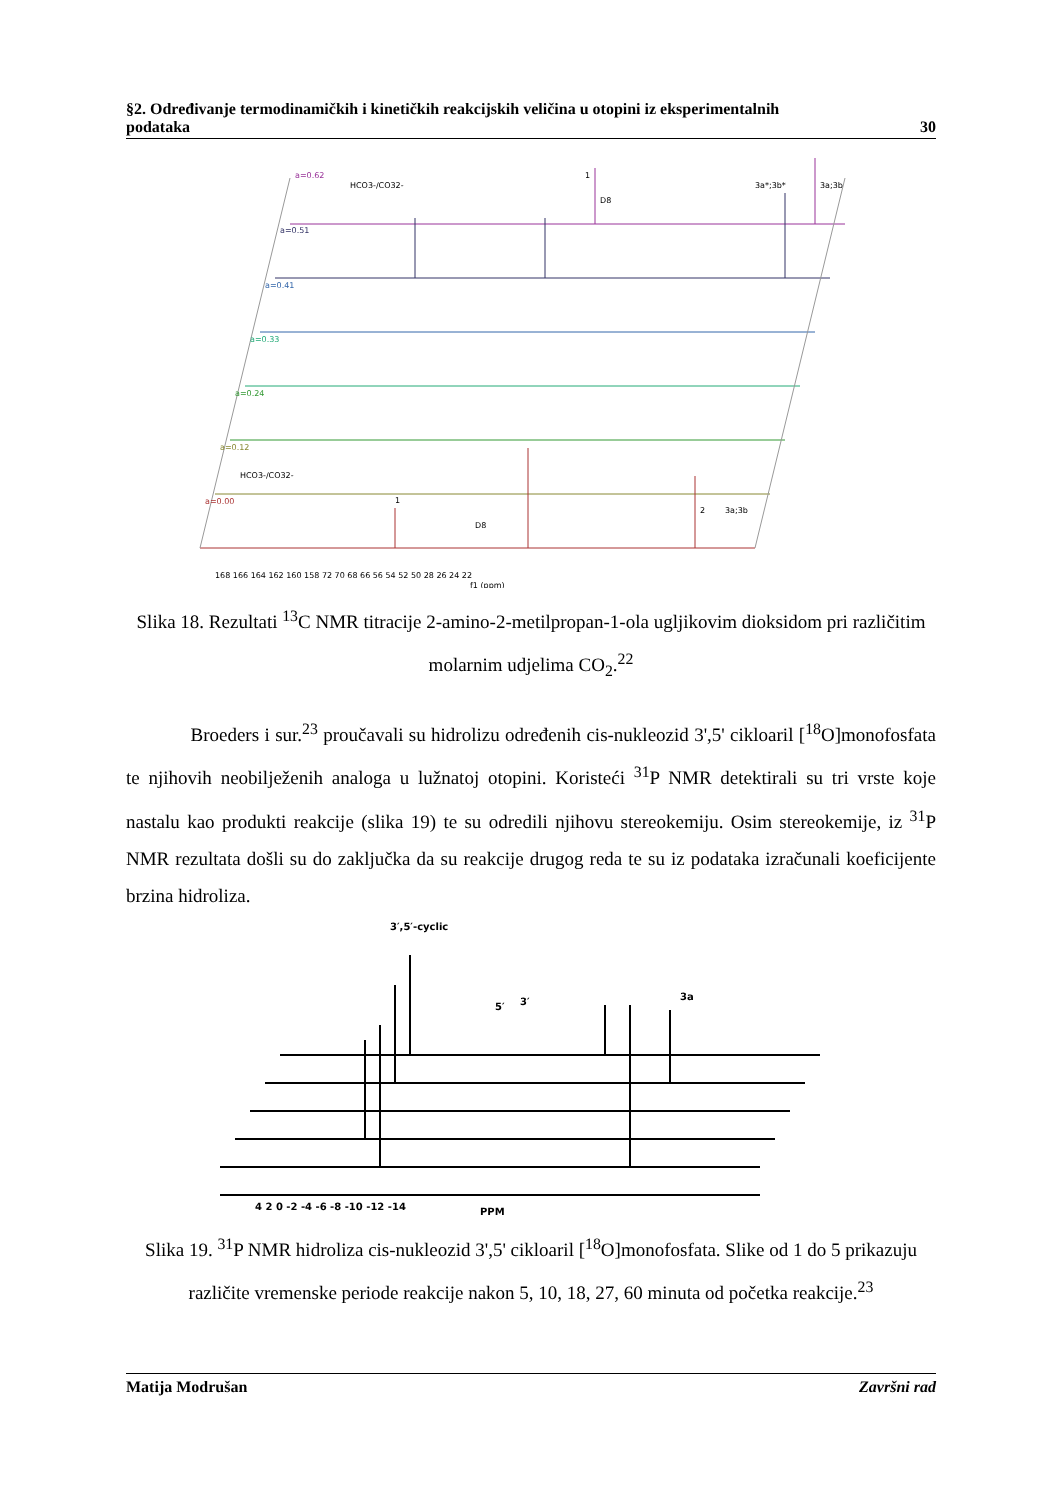§2. Određivanje termodinamičkih i kinetičkih reakcijskih veličina u otopini iz eksperimentalnih
podataka 30
a=0.62
a=0.51
a=0.41
a=0.33
a=0.24
a=0.12
a=0.00
HCO3-/CO32-
1
D8
3a*;3b*
3a;3b
HCO3-/CO32-
1
D8
2
3a;3b
168 166 164 162 160 158 72 70 68 66 56 54 52 50 28 26 24 22
f1 (ppm)
Slika 18. Rezultati <sup>13</sup>C NMR titracije 2-amino-2-metilpropan-1-ola ugljikovim dioksidom pri različitim molarnim udjelima CO<sub>2</sub>.<sup>22</sup>
Broeders i sur.<sup>23</sup> proučavali su hidrolizu određenih cis-nukleozid 3',5' cikloaril [<sup>18</sup>O]monofosfata te njihovih neobilježenih analoga u lužnatoj otopini. Koristeći <sup>31</sup>P NMR detektirali su tri vrste koje nastalu kao produkti reakcije (slika 19) te su odredili njihovu stereokemiju. Osim stereokemije, iz <sup>31</sup>P NMR rezultata došli su do zaključka da su reakcije drugog reda te su iz podataka izračunali koeficijente brzina hidroliza.
3′,5′-cyclic
5′
3′
3a
4 2 0 -2 -4 -6 -8 -10 -12 -14
PPM
Slika 19. <sup>31</sup>P NMR hidroliza cis-nukleozid 3',5' cikloaril [<sup>18</sup>O]monofosfata. Slike od 1 do 5 prikazuju različite vremenske periode reakcije nakon 5, 10, 18, 27, 60 minuta od početka reakcije.<sup>23</sup>
Matija Modrušan Završni rad